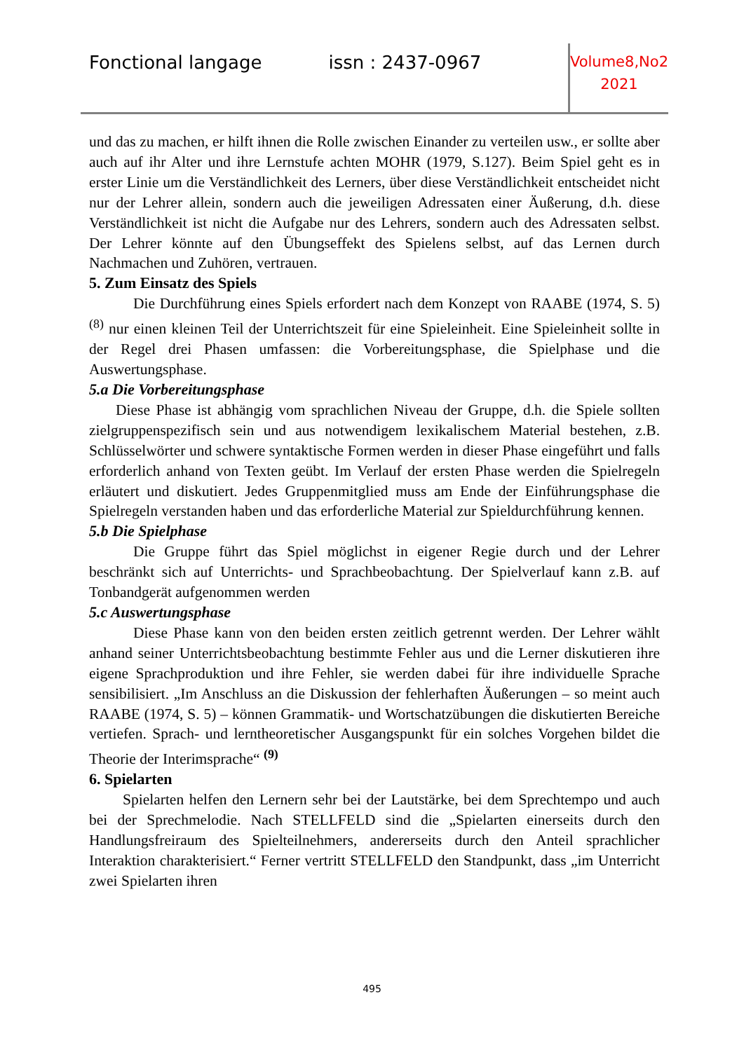Fonctional langage issn : 2437-0967
Volume8,No2
2021
und das zu machen, er hilft ihnen die Rolle zwischen Einander zu verteilen usw., er sollte aber auch auf ihr Alter und ihre Lernstufe achten MOHR (1979, S.127). Beim Spiel geht es in erster Linie um die Verständlichkeit des Lerners, über diese Verständlichkeit entscheidet nicht nur der Lehrer allein, sondern auch die jeweiligen Adressaten einer Äußerung, d.h. diese Verständlichkeit ist nicht die Aufgabe nur des Lehrers, sondern auch des Adressaten selbst. Der Lehrer könnte auf den Übungseffekt des Spielens selbst, auf das Lernen durch Nachmachen und Zuhören, vertrauen.
5. Zum Einsatz des Spiels
Die Durchführung eines Spiels erfordert nach dem Konzept von RAABE (1974, S. 5)<sup>(8)</sup> nur einen kleinen Teil der Unterrichtszeit für eine Spieleinheit. Eine Spieleinheit sollte in der Regel drei Phasen umfassen: die Vorbereitungsphase, die Spielphase und die Auswertungsphase.
5.a Die Vorbereitungsphase
Diese Phase ist abhängig vom sprachlichen Niveau der Gruppe, d.h. die Spiele sollten zielgruppenspezifisch sein und aus notwendigem lexikalischem Material bestehen, z.B. Schlüsselwörter und schwere syntaktische Formen werden in dieser Phase eingeführt und falls erforderlich anhand von Texten geübt. Im Verlauf der ersten Phase werden die Spielregeln erläutert und diskutiert. Jedes Gruppenmitglied muss am Ende der Einführungsphase die Spielregeln verstanden haben und das erforderliche Material zur Spieldurchführung kennen.
5.b Die Spielphase
Die Gruppe führt das Spiel möglichst in eigener Regie durch und der Lehrer beschränkt sich auf Unterrichts- und Sprachbeobachtung. Der Spielverlauf kann z.B. auf Tonbandgerät aufgenommen werden
5.c Auswertungsphase
Diese Phase kann von den beiden ersten zeitlich getrennt werden. Der Lehrer wählt anhand seiner Unterrichtsbeobachtung bestimmte Fehler aus und die Lerner diskutieren ihre eigene Sprachproduktion und ihre Fehler, sie werden dabei für ihre individuelle Sprache sensibilisiert. „Im Anschluss an die Diskussion der fehlerhaften Äußerungen – so meint auch RAABE (1974, S. 5) – können Grammatik- und Wortschatzübungen die diskutierten Bereiche vertiefen. Sprach- und lerntheoretischer Ausgangspunkt für ein solches Vorgehen bildet die Theorie der Interimsprache“ <sup>(9)</sup>
6. Spielarten
Spielarten helfen den Lernern sehr bei der Lautstärke, bei dem Sprechtempo und auch bei der Sprechmelodie. Nach STELLFELD sind die „Spielarten einerseits durch den Handlungsfreiraum des Spielteilnehmers, andererseits durch den Anteil sprachlicher Interaktion charakterisiert.“ Ferner vertritt STELLFELD den Standpunkt, dass „im Unterricht zwei Spielarten ihren
495